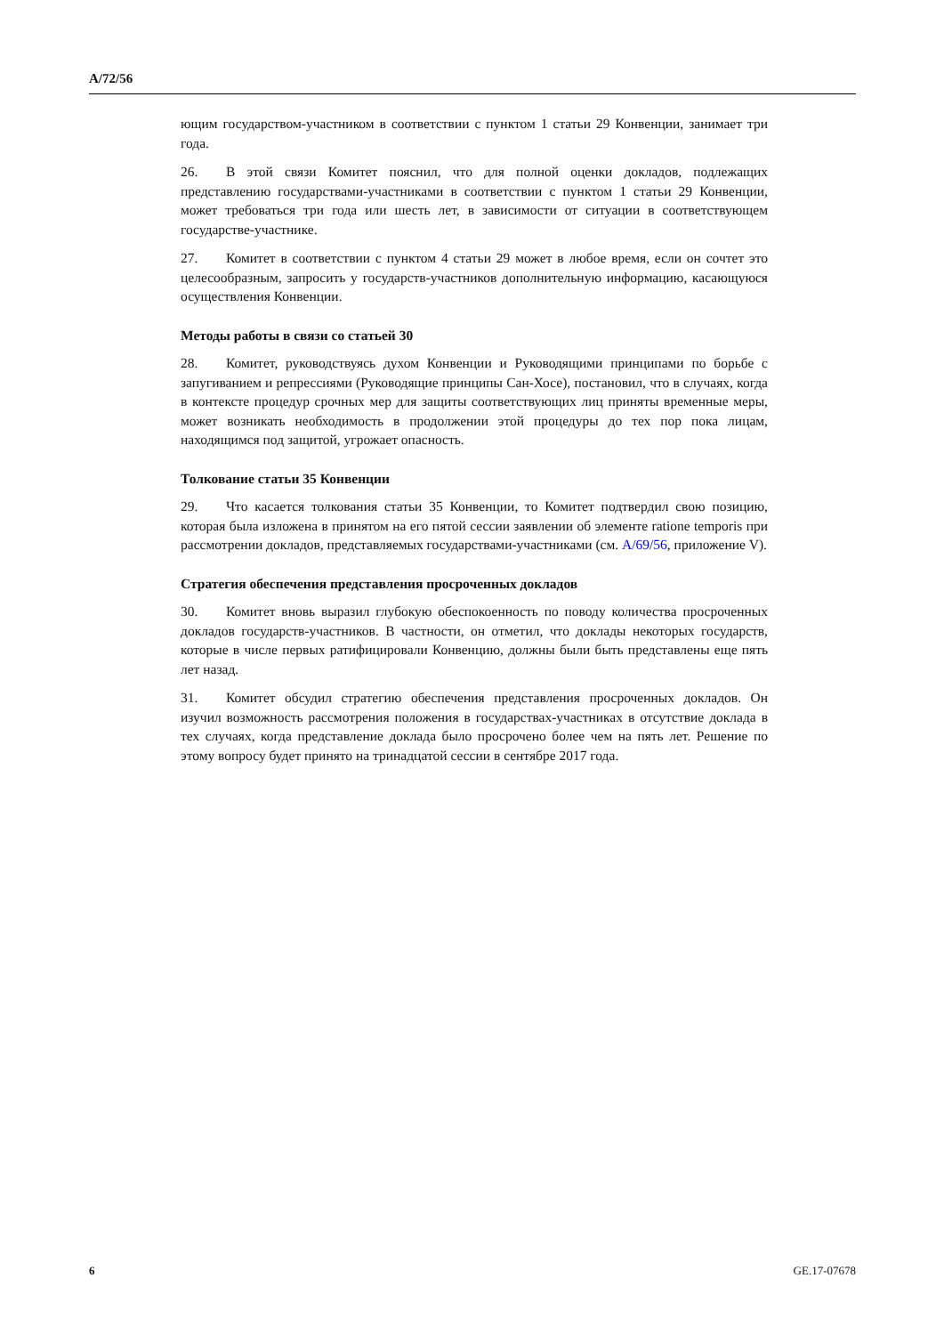A/72/56
ющим государством-участником в соответствии с пунктом 1 статьи 29 Конвенции, занимает три года.
26. В этой связи Комитет пояснил, что для полной оценки докладов, подлежащих представлению государствами-участниками в соответствии с пунктом 1 статьи 29 Конвенции, может требоваться три года или шесть лет, в зависимости от ситуации в соответствующем государстве-участнике.
27. Комитет в соответствии с пунктом 4 статьи 29 может в любое время, если он сочтет это целесообразным, запросить у государств-участников дополнительную информацию, касающуюся осуществления Конвенции.
Методы работы в связи со статьей 30
28. Комитет, руководствуясь духом Конвенции и Руководящими принципами по борьбе с запугиванием и репрессиями (Руководящие принципы Сан-Хосе), постановил, что в случаях, когда в контексте процедур срочных мер для защиты соответствующих лиц приняты временные меры, может возникать необходимость в продолжении этой процедуры до тех пор пока лицам, находящимся под защитой, угрожает опасность.
Толкование статьи 35 Конвенции
29. Что касается толкования статьи 35 Конвенции, то Комитет подтвердил свою позицию, которая была изложена в принятом на его пятой сессии заявлении об элементе ratione temporis при рассмотрении докладов, представляемых государствами-участниками (см. A/69/56, приложение V).
Стратегия обеспечения представления просроченных докладов
30. Комитет вновь выразил глубокую обеспокоенность по поводу количества просроченных докладов государств-участников. В частности, он отметил, что доклады некоторых государств, которые в числе первых ратифицировали Конвенцию, должны были быть представлены еще пять лет назад.
31. Комитет обсудил стратегию обеспечения представления просроченных докладов. Он изучил возможность рассмотрения положения в государствах-участниках в отсутствие доклада в тех случаях, когда представление доклада было просрочено более чем на пять лет. Решение по этому вопросу будет принято на тринадцатой сессии в сентябре 2017 года.
6 GE.17-07678